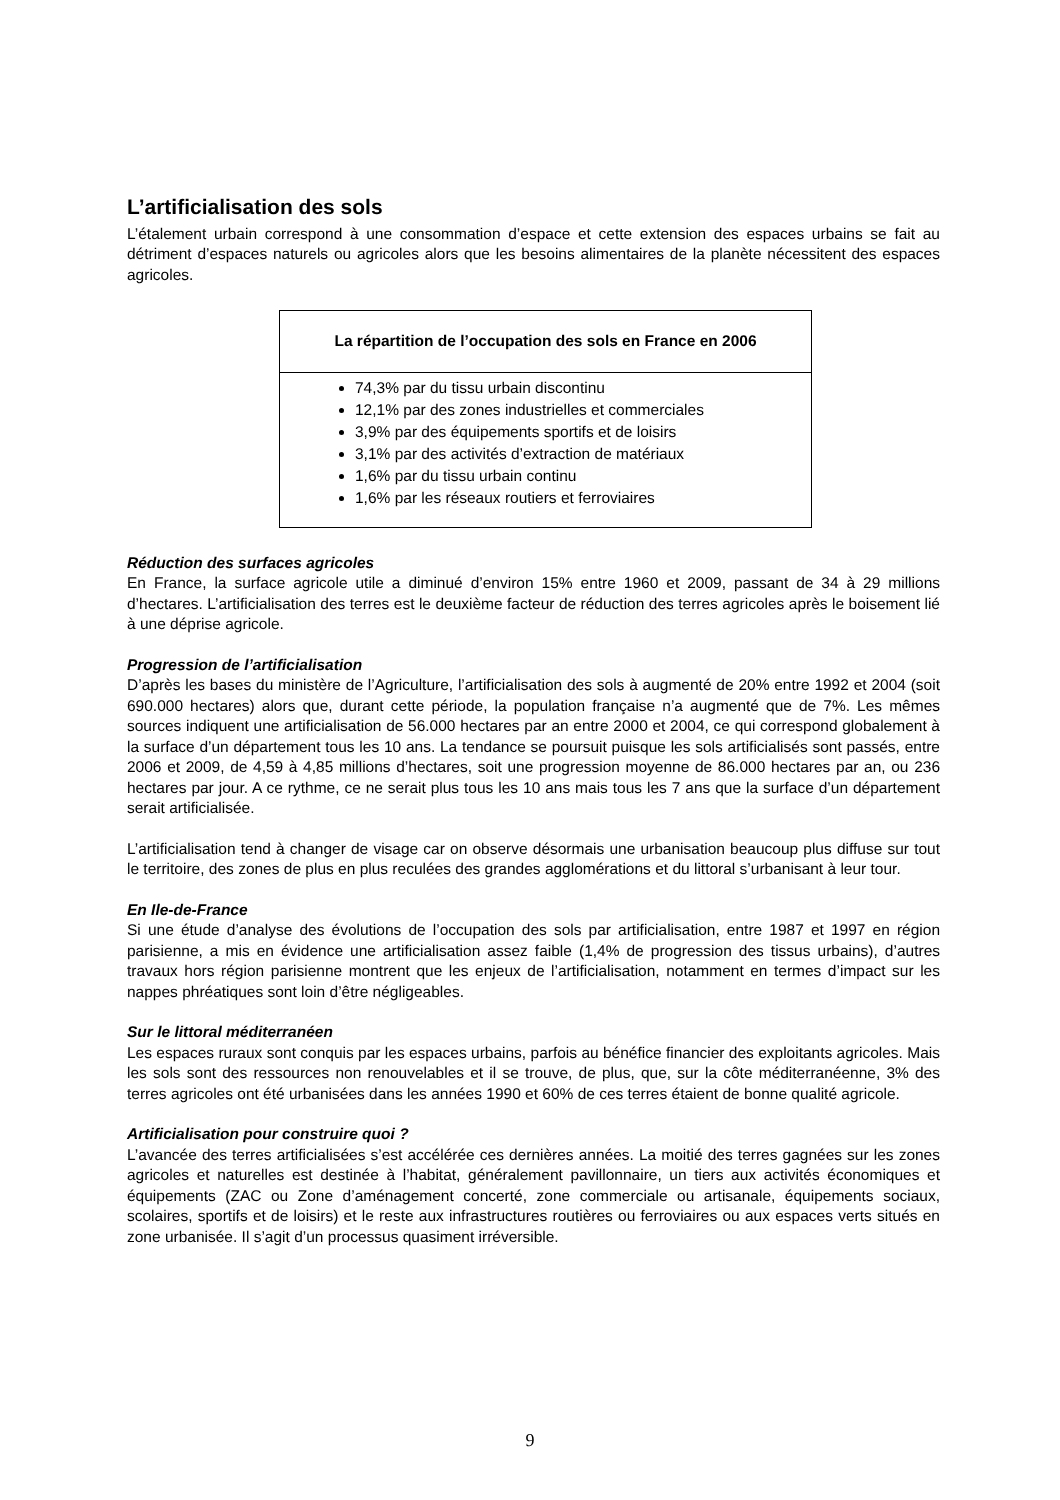L’artificialisation des sols
L’étalement urbain correspond à une consommation d’espace et cette extension des espaces urbains se fait au détriment d’espaces naturels ou agricoles alors que les besoins alimentaires de la planète nécessitent des espaces agricoles.
| La répartition de l’occupation des sols en France en 2006 |
| --- |
| 74,3% par du tissu urbain discontinu 12,1% par des zones industrielles et commerciales 3,9% par des équipements sportifs et de loisirs 3,1% par des activités d’extraction de matériaux 1,6% par du tissu urbain continu 1,6% par les réseaux routiers et ferroviaires |
Réduction des surfaces agricoles
En France, la surface agricole utile a diminué d’environ 15% entre 1960 et 2009, passant de 34 à 29 millions d’hectares. L’artificialisation des terres est le deuxième facteur de réduction des terres agricoles après le boisement lié à une déprise agricole.
Progression de l’artificialisation
D’après les bases du ministère de l’Agriculture, l’artificialisation des sols à augmenté de 20% entre 1992 et 2004 (soit 690.000 hectares) alors que, durant cette période, la population française n’a augmenté que de 7%. Les mêmes sources indiquent une artificialisation de 56.000 hectares par an entre 2000 et 2004, ce qui correspond globalement à la surface d’un département tous les 10 ans. La tendance se poursuit puisque les sols artificialisés sont passés, entre 2006 et 2009, de 4,59 à 4,85 millions d’hectares, soit une progression moyenne de 86.000 hectares par an, ou 236 hectares par jour. A ce rythme, ce ne serait plus tous les 10 ans mais tous les 7 ans que la surface d’un département serait artificialisée.
L’artificialisation tend à changer de visage car on observe désormais une urbanisation beaucoup plus diffuse sur tout le territoire, des zones de plus en plus reculées des grandes agglomérations et du littoral s’urbanisant à leur tour.
En Ile-de-France
Si une étude d’analyse des évolutions de l’occupation des sols par artificialisation, entre 1987 et 1997 en région parisienne, a mis en évidence une artificialisation assez faible (1,4% de progression des tissus urbains), d’autres travaux hors région parisienne montrent que les enjeux de l’artificialisation, notamment en termes d’impact sur les nappes phréatiques sont loin d’être négligeables.
Sur le littoral méditerranéen
Les espaces ruraux sont conquis par les espaces urbains, parfois au bénéfice financier des exploitants agricoles. Mais les sols sont des ressources non renouvelables et il se trouve, de plus, que, sur la côte méditerranéenne, 3% des terres agricoles ont été urbanisées dans les années 1990 et 60% de ces terres étaient de bonne qualité agricole.
Artificialisation pour construire quoi ?
L’avancée des terres artificialisées s’est accélérée ces dernières années. La moitié des terres gagnées sur les zones agricoles et naturelles est destinée à l’habitat, généralement pavillonnaire, un tiers aux activités économiques et équipements (ZAC ou Zone d’aménagement concerté, zone commerciale ou artisanale, équipements sociaux, scolaires, sportifs et de loisirs) et le reste aux infrastructures routières ou ferroviaires ou aux espaces verts situés en zone urbanisée. Il s’agit d’un processus quasiment irréversible.
9